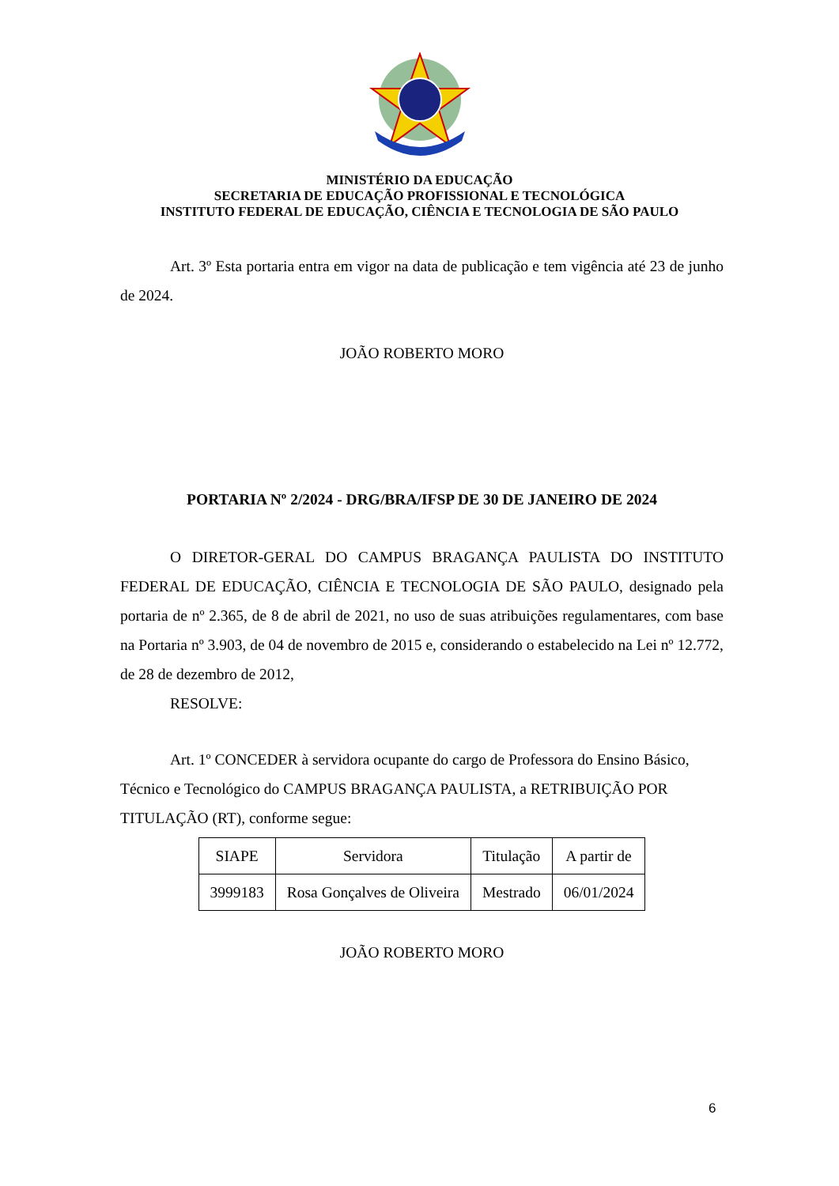MINISTÉRIO DA EDUCAÇÃO
SECRETARIA DE EDUCAÇÃO PROFISSIONAL E TECNOLÓGICA
INSTITUTO FEDERAL DE EDUCAÇÃO, CIÊNCIA E TECNOLOGIA DE SÃO PAULO
Art. 3º Esta portaria entra em vigor na data de publicação e tem vigência até 23 de junho de 2024.
JOÃO ROBERTO MORO
PORTARIA Nº 2/2024 - DRG/BRA/IFSP DE 30 DE JANEIRO DE 2024
O DIRETOR-GERAL DO CAMPUS BRAGANÇA PAULISTA DO INSTITUTO FEDERAL DE EDUCAÇÃO, CIÊNCIA E TECNOLOGIA DE SÃO PAULO, designado pela portaria de nº 2.365, de 8 de abril de 2021, no uso de suas atribuições regulamentares, com base na Portaria nº 3.903, de 04 de novembro de 2015 e, considerando o estabelecido na Lei nº 12.772, de 28 de dezembro de 2012,
RESOLVE:
Art. 1º CONCEDER à servidora ocupante do cargo de Professora do Ensino Básico, Técnico e Tecnológico do CAMPUS BRAGANÇA PAULISTA, a RETRIBUIÇÃO POR TITULAÇÃO (RT), conforme segue:
| SIAPE | Servidora | Titulação | A partir de |
| --- | --- | --- | --- |
| 3999183 | Rosa Gonçalves de Oliveira | Mestrado | 06/01/2024 |
JOÃO ROBERTO MORO
6